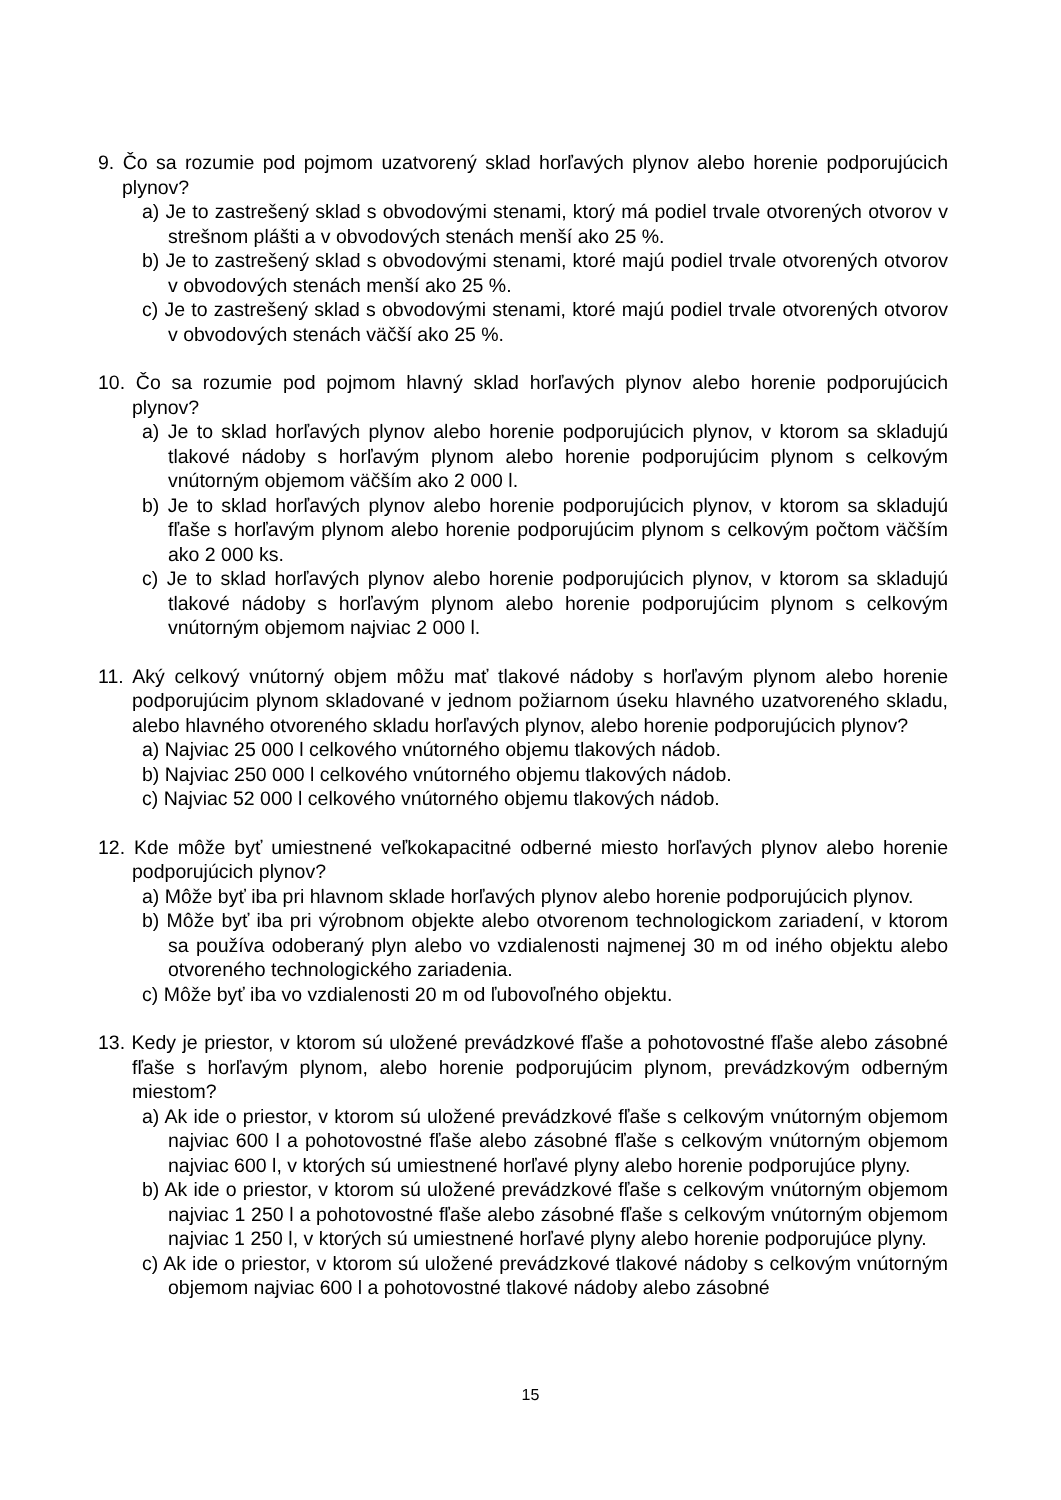9. Čo sa rozumie pod pojmom uzatvorený sklad horľavých plynov alebo horenie podporujúcich plynov?
a) Je to zastrešený sklad s obvodovými stenami, ktorý má podiel trvale otvorených otvorov v strešnom plášti a v obvodových stenách menší ako 25 %.
b) Je to zastrešený sklad s obvodovými stenami, ktoré majú podiel trvale otvorených otvorov v obvodových stenách menší ako 25 %.
c) Je to zastrešený sklad s obvodovými stenami, ktoré majú podiel trvale otvorených otvorov v obvodových stenách väčší ako 25 %.
10. Čo sa rozumie pod pojmom hlavný sklad horľavých plynov alebo horenie podporujúcich plynov?
a) Je to sklad horľavých plynov alebo horenie podporujúcich plynov, v ktorom sa skladujú tlakové nádoby s horľavým plynom alebo horenie podporujúcim plynom s celkovým vnútorným objemom väčším ako 2 000 l.
b) Je to sklad horľavých plynov alebo horenie podporujúcich plynov, v ktorom sa skladujú fľaše s horľavým plynom alebo horenie podporujúcim plynom s celkovým počtom väčším ako 2 000 ks.
c) Je to sklad horľavých plynov alebo horenie podporujúcich plynov, v ktorom sa skladujú tlakové nádoby s horľavým plynom alebo horenie podporujúcim plynom s celkovým vnútorným objemom najviac 2 000 l.
11. Aký celkový vnútorný objem môžu mať tlakové nádoby s horľavým plynom alebo horenie podporujúcim plynom skladované v jednom požiarnom úseku hlavného uzatvoreného skladu, alebo hlavného otvoreného skladu horľavých plynov, alebo horenie podporujúcich plynov?
a) Najviac 25 000 l celkového vnútorného objemu tlakových nádob.
b) Najviac 250 000 l celkového vnútorného objemu tlakových nádob.
c) Najviac 52 000 l celkového vnútorného objemu tlakových nádob.
12. Kde môže byť umiestnené veľkokapacitné odberné miesto horľavých plynov alebo horenie podporujúcich plynov?
a) Môže byť iba pri hlavnom sklade horľavých plynov alebo horenie podporujúcich plynov.
b) Môže byť iba pri výrobnom objekte alebo otvorenom technologickom zariadení, v ktorom sa používa odoberaný plyn alebo vo vzdialenosti najmenej 30 m od iného objektu alebo otvoreného technologického zariadenia.
c) Môže byť iba vo vzdialenosti 20 m od ľubovoľného objektu.
13. Kedy je priestor, v ktorom sú uložené prevádzkové fľaše a pohotovostné fľaše alebo zásobné fľaše s horľavým plynom, alebo horenie podporujúcim plynom, prevádzkovým odberným miestom?
a) Ak ide o priestor, v ktorom sú uložené prevádzkové fľaše s celkovým vnútorným objemom najviac 600 l a pohotovostné fľaše alebo zásobné fľaše s celkovým vnútorným objemom najviac 600 l, v ktorých sú umiestnené horľavé plyny alebo horenie podporujúce plyny.
b) Ak ide o priestor, v ktorom sú uložené prevádzkové fľaše s celkovým vnútorným objemom najviac 1 250 l a pohotovostné fľaše alebo zásobné fľaše s celkovým vnútorným objemom najviac 1 250 l, v ktorých sú umiestnené horľavé plyny alebo horenie podporujúce plyny.
c) Ak ide o priestor, v ktorom sú uložené prevádzkové tlakové nádoby s celkovým vnútorným objemom najviac 600 l a pohotovostné tlakové nádoby alebo zásobné
15